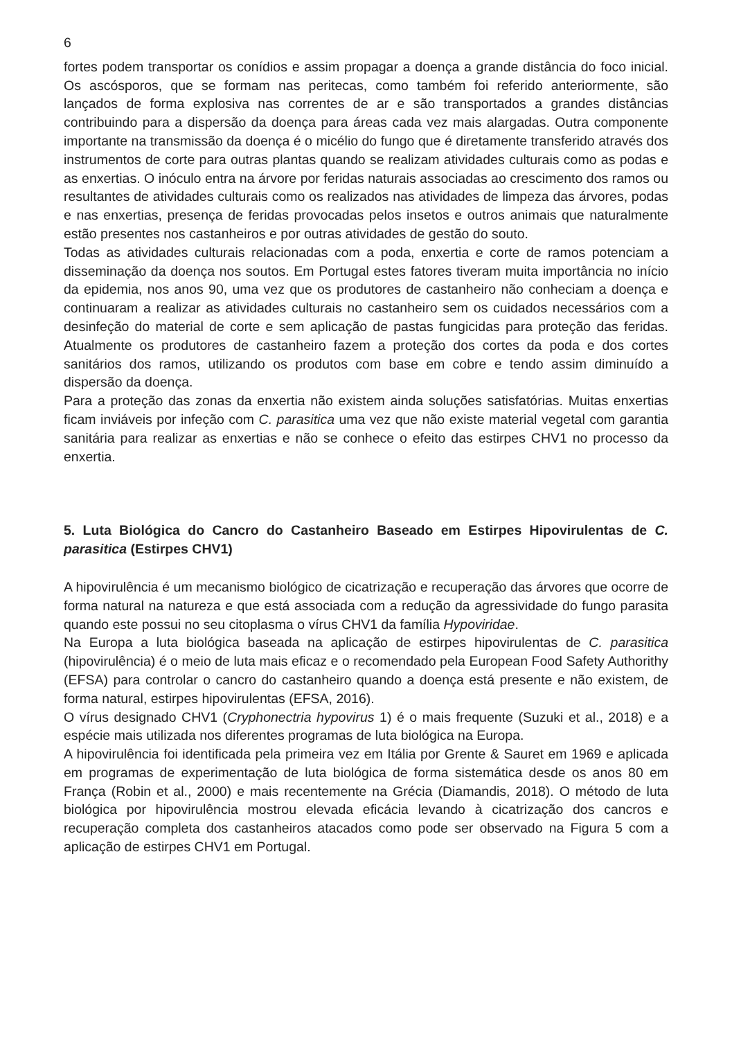6
fortes podem transportar os conídios e assim propagar a doença a grande distância do foco inicial. Os ascósporos, que se formam nas peritecas, como também foi referido anteriormente, são lançados de forma explosiva nas correntes de ar e são transportados a grandes distâncias contribuindo para a dispersão da doença para áreas cada vez mais alargadas. Outra componente importante na transmissão da doença é o micélio do fungo que é diretamente transferido através dos instrumentos de corte para outras plantas quando se realizam atividades culturais como as podas e as enxertias. O inóculo entra na árvore por feridas naturais associadas ao crescimento dos ramos ou resultantes de atividades culturais como os realizados nas atividades de limpeza das árvores, podas e nas enxertias, presença de feridas provocadas pelos insetos e outros animais que naturalmente estão presentes nos castanheiros e por outras atividades de gestão do souto.
Todas as atividades culturais relacionadas com a poda, enxertia e corte de ramos potenciam a disseminação da doença nos soutos. Em Portugal estes fatores tiveram muita importância no início da epidemia, nos anos 90, uma vez que os produtores de castanheiro não conheciam a doença e continuaram a realizar as atividades culturais no castanheiro sem os cuidados necessários com a desinfeção do material de corte e sem aplicação de pastas fungicidas para proteção das feridas. Atualmente os produtores de castanheiro fazem a proteção dos cortes da poda e dos cortes sanitários dos ramos, utilizando os produtos com base em cobre e tendo assim diminuído a dispersão da doença.
Para a proteção das zonas da enxertia não existem ainda soluções satisfatórias. Muitas enxertias ficam inviáveis por infeção com C. parasitica uma vez que não existe material vegetal com garantia sanitária para realizar as enxertias e não se conhece o efeito das estirpes CHV1 no processo da enxertia.
5. Luta Biológica do Cancro do Castanheiro Baseado em Estirpes Hipovirulentas de C. parasitica (Estirpes CHV1)
A hipovirulência é um mecanismo biológico de cicatrização e recuperação das árvores que ocorre de forma natural na natureza e que está associada com a redução da agressividade do fungo parasita quando este possui no seu citoplasma o vírus CHV1 da família Hypoviridae.
Na Europa a luta biológica baseada na aplicação de estirpes hipovirulentas de C. parasitica (hipovirulência) é o meio de luta mais eficaz e o recomendado pela European Food Safety Authorithy (EFSA) para controlar o cancro do castanheiro quando a doença está presente e não existem, de forma natural, estirpes hipovirulentas (EFSA, 2016).
O vírus designado CHV1 (Cryphonectria hypovirus 1) é o mais frequente (Suzuki et al., 2018) e a espécie mais utilizada nos diferentes programas de luta biológica na Europa.
A hipovirulência foi identificada pela primeira vez em Itália por Grente & Sauret em 1969 e aplicada em programas de experimentação de luta biológica de forma sistemática desde os anos 80 em França (Robin et al., 2000) e mais recentemente na Grécia (Diamandis, 2018). O método de luta biológica por hipovirulência mostrou elevada eficácia levando à cicatrização dos cancros e recuperação completa dos castanheiros atacados como pode ser observado na Figura 5 com a aplicação de estirpes CHV1 em Portugal.